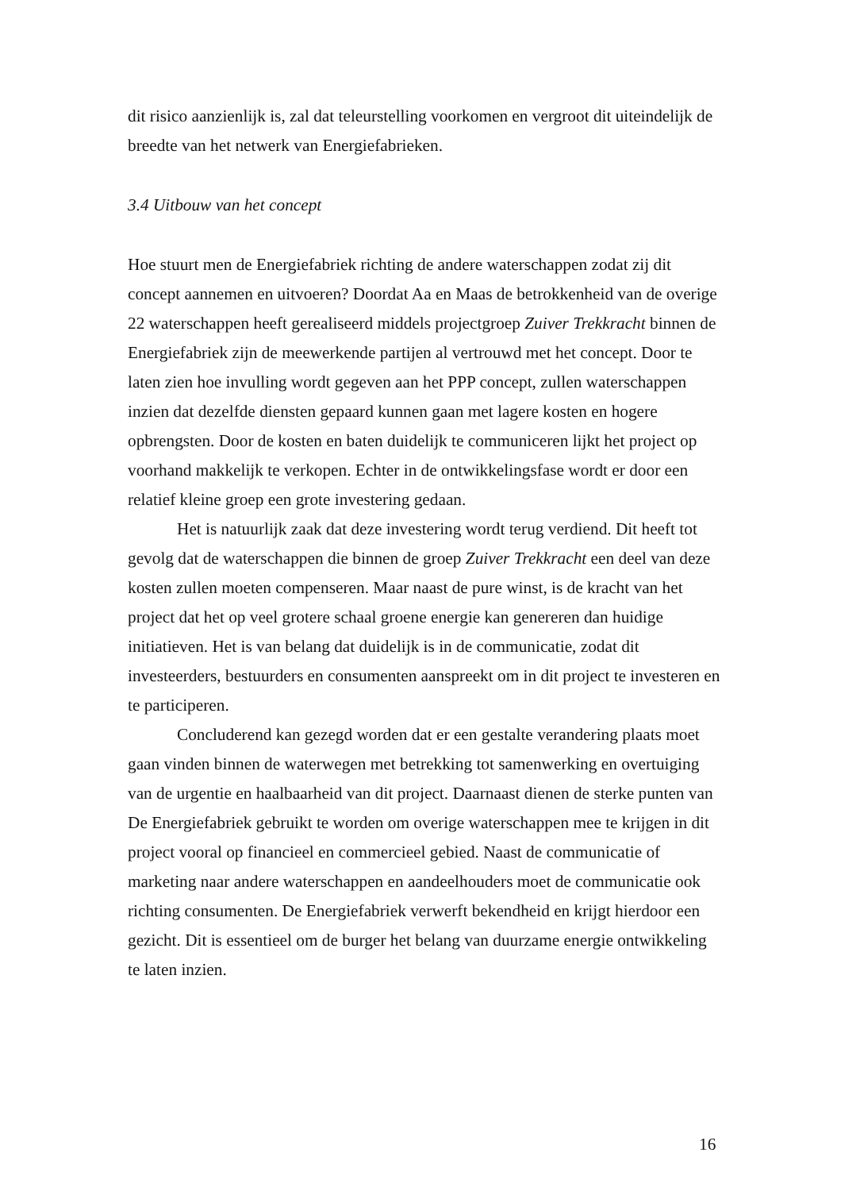dit risico aanzienlijk is, zal dat teleurstelling voorkomen en vergroot dit uiteindelijk de breedte van het netwerk van Energiefabrieken.
3.4 Uitbouw van het concept
Hoe stuurt men de Energiefabriek richting de andere waterschappen zodat zij dit concept aannemen en uitvoeren? Doordat Aa en Maas de betrokkenheid van de overige 22 waterschappen heeft gerealiseerd middels projectgroep Zuiver Trekkracht binnen de Energiefabriek zijn de meewerkende partijen al vertrouwd met het concept. Door te laten zien hoe invulling wordt gegeven aan het PPP concept, zullen waterschappen inzien dat dezelfde diensten gepaard kunnen gaan met lagere kosten en hogere opbrengsten. Door de kosten en baten duidelijk te communiceren lijkt het project op voorhand makkelijk te verkopen. Echter in de ontwikkelingsfase wordt er door een relatief kleine groep een grote investering gedaan.
Het is natuurlijk zaak dat deze investering wordt terug verdiend. Dit heeft tot gevolg dat de waterschappen die binnen de groep Zuiver Trekkracht een deel van deze kosten zullen moeten compenseren. Maar naast de pure winst, is de kracht van het project dat het op veel grotere schaal groene energie kan genereren dan huidige initiatieven. Het is van belang dat duidelijk is in de communicatie, zodat dit investeerders, bestuurders en consumenten aanspreekt om in dit project te investeren en te participeren.
Concluderend kan gezegd worden dat er een gestalte verandering plaats moet gaan vinden binnen de waterwegen met betrekking tot samenwerking en overtuiging van de urgentie en haalbaarheid van dit project. Daarnaast dienen de sterke punten van De Energiefabriek gebruikt te worden om overige waterschappen mee te krijgen in dit project vooral op financieel en commercieel gebied. Naast de communicatie of marketing naar andere waterschappen en aandeelhouders moet de communicatie ook richting consumenten. De Energiefabriek verwerft bekendheid en krijgt hierdoor een gezicht. Dit is essentieel om de burger het belang van duurzame energie ontwikkeling te laten inzien.
16